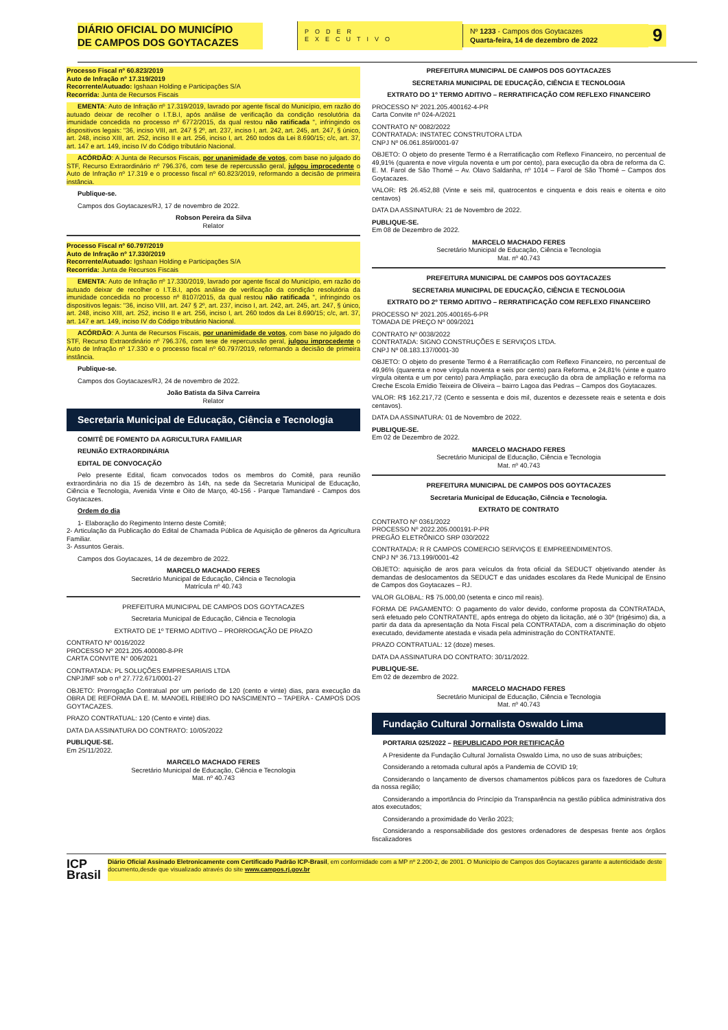DIÁRIO OFICIAL DO MUNICÍPIO
DE CAMPOS DOS GOYTACAZES
PODER EXECUTIVO
Nº 1233 - Campos dos Goytacazes
Quarta-feira, 14 de dezembro de 2022
9
Processo Fiscal nº 60.823/2019
Auto de Infração nº 17.319/2019
Recorrente/Autuado: Igshaan Holding e Participações S/A
Recorrida: Junta de Recursos Fiscais
EMENTA: Auto de Infração nº 17.319/2019, lavrado por agente fiscal do Município, em razão do autuado deixar de recolher o I.T.B.I, após análise de verificação da condição resolutória da imunidade concedida no processo nº 6772/2015, da qual restou não ratificada ", infringindo os dispositivos legais: "36, inciso VIII, art. 247 § 2º, art. 237, inciso I, art. 242, art. 245, art. 247, § único, art. 248, inciso XIII, art. 252, inciso II e art. 256, inciso I, art. 260 todos da Lei 8.690/15; c/c, art. 37, art. 147 e art. 149, inciso IV do Código tributário Nacional.
ACÓRDÃO: A Junta de Recursos Fiscais, por unanimidade de votos, com base no julgado do STF, Recurso Extraordinário nº 796.376, com tese de repercussão geral, julgou improcedente o Auto de Infração nº 17.319 e o processo fiscal nº 60.823/2019, reformando a decisão de primeira instância.
Publique-se.
Campos dos Goytacazes/RJ, 17 de novembro de 2022.
Robson Pereira da Silva
Relator
Processo Fiscal nº 60.797/2019
Auto de Infração nº 17.330/2019
Recorrente/Autuado: Igshaan Holding e Participações S/A
Recorrida: Junta de Recursos Fiscais
EMENTA: Auto de Infração nº 17.330/2019, lavrado por agente fiscal do Município, em razão do autuado deixar de recolher o I.T.B.I, após análise de verificação da condição resolutória da imunidade concedida no processo nº 8107/2015, da qual restou não ratificada ", infringindo os dispositivos legais: "36, inciso VIII, art. 247 § 2º, art. 237, inciso I, art. 242, art. 245, art. 247, § único, art. 248, inciso XIII, art. 252, inciso II e art. 256, inciso I, art. 260 todos da Lei 8.690/15; c/c, art. 37, art. 147 e art. 149, inciso IV do Código tributário Nacional.
ACÓRDÃO: A Junta de Recursos Fiscais, por unanimidade de votos, com base no julgado do STF, Recurso Extraordinário nº 796.376, com tese de repercussão geral, julgou improcedente o Auto de Infração nº 17.330 e o processo fiscal nº 60.797/2019, reformando a decisão de primeira instância.
Publique-se.
Campos dos Goytacazes/RJ, 24 de novembro de 2022.
João Batista da Silva Carreira
Relator
Secretaria Municipal de Educação, Ciência e Tecnologia
COMITÊ DE FOMENTO DA AGRICULTURA FAMILIAR
REUNIÃO EXTRAORDINÁRIA
EDITAL DE CONVOCAÇÃO
Pelo presente Edital, ficam convocados todos os membros do Comitê, para reunião extraordinária no dia 15 de dezembro às 14h, na sede da Secretaria Municipal de Educação, Ciência e Tecnologia, Avenida Vinte e Oito de Março, 40-156 - Parque Tamandaré - Campos dos Goytacazes.
Ordem do dia
1- Elaboração do Regimento Interno deste Comitê;
2- Articulação da Publicação do Edital de Chamada Pública de Aquisição de gêneros da Agricultura Familiar.
3- Assuntos Gerais.
Campos dos Goytacazes, 14 de dezembro de 2022.
MARCELO MACHADO FERES
Secretário Municipal de Educação, Ciência e Tecnologia
Matrícula nº 40.743
PREFEITURA MUNICIPAL DE CAMPOS DOS GOYTACAZES
Secretaria Municipal de Educação, Ciência e Tecnologia
EXTRATO DE 1º TERMO ADITIVO – PRORROGAÇÃO DE PRAZO
CONTRATO Nº 0016/2022
PROCESSO Nº 2021.205.400080-8-PR
CARTA CONVITE N° 006/2021
CONTRATADA: PL SOLUÇÕES EMPRESARIAIS LTDA
CNPJ/MF sob o nº 27.772.671/0001-27
OBJETO: Prorrogação Contratual por um período de 120 (cento e vinte) dias, para execução da OBRA DE REFORMA DA E. M. MANOEL RIBEIRO DO NASCIMENTO – TAPERA - CAMPOS DOS GOYTACAZES.
PRAZO CONTRATUAL: 120 (Cento e vinte) dias.
DATA DA ASSINATURA DO CONTRATO: 10/05/2022
PUBLIQUE-SE.
Em 25/11/2022.
MARCELO MACHADO FERES
Secretário Municipal de Educação, Ciência e Tecnologia
Mat. nº 40.743
PREFEITURA MUNICIPAL DE CAMPOS DOS GOYTACAZES
SECRETARIA MUNICIPAL DE EDUCAÇÃO, CIÊNCIA E TECNOLOGIA
EXTRATO DO 1º TERMO ADITIVO – RERRATIFICAÇÃO COM REFLEXO FINANCEIRO
PROCESSO Nº 2021.205.400162-4-PR
Carta Convite nº 024-A/2021
CONTRATO Nº 0082/2022
CONTRATADA: INSTATEC CONSTRUTORA LTDA
CNPJ Nº 06.061.859/0001-97
OBJETO: O objeto do presente Termo é a Rerratificação com Reflexo Financeiro, no percentual de 49,91% (quarenta e nove vírgula noventa e um por cento), para execução da obra de reforma da C. E. M. Farol de São Thomé – Av. Olavo Saldanha, nº 1014 – Farol de São Thomé – Campos dos Goytacazes.
VALOR: R$ 26.452,88 (Vinte e seis mil, quatrocentos e cinquenta e dois reais e oitenta e oito centavos)
DATA DA ASSINATURA: 21 de Novembro de 2022.
PUBLIQUE-SE.
Em 08 de Dezembro de 2022.
MARCELO MACHADO FERES
Secretário Municipal de Educação, Ciência e Tecnologia
Mat. nº 40.743
PREFEITURA MUNICIPAL DE CAMPOS DOS GOYTACAZES
SECRETARIA MUNICIPAL DE EDUCAÇÃO, CIÊNCIA E TECNOLOGIA
EXTRATO DO 2º TERMO ADITIVO – RERRATIFICAÇÃO COM REFLEXO FINANCEIRO
PROCESSO Nº 2021.205.400165-6-PR
TOMADA DE PREÇO Nº 009/2021
CONTRATO Nº 0038/2022
CONTRATADA: SIGNO CONSTRUÇÕES E SERVIÇOS LTDA.
CNPJ Nº 08.183.137/0001-30
OBJETO: O objeto do presente Termo é a Rerratificação com Reflexo Financeiro, no percentual de 49,96% (quarenta e nove vírgula noventa e seis por cento) para Reforma, e 24,81% (vinte e quatro vírgula oitenta e um por cento) para Ampliação, para execução da obra de ampliação e reforma na Creche Escola Emídio Teixeira de Oliveira – bairro Lagoa das Pedras – Campos dos Goytacazes.
VALOR: R$ 162.217,72 (Cento e sessenta e dois mil, duzentos e dezessete reais e setenta e dois centavos).
DATA DA ASSINATURA: 01 de Novembro de 2022.
PUBLIQUE-SE.
Em 02 de Dezembro de 2022.
MARCELO MACHADO FERES
Secretário Municipal de Educação, Ciência e Tecnologia
Mat. nº 40.743
PREFEITURA MUNICIPAL DE CAMPOS DOS GOYTACAZES
Secretaria Municipal de Educação, Ciência e Tecnologia.
EXTRATO DE CONTRATO
CONTRATO Nº 0361/2022
PROCESSO Nº 2022.205.000191-P-PR
PREGÃO ELETRÔNICO SRP 030/2022
CONTRATADA: R R CAMPOS COMERCIO SERVIÇOS E EMPREENDIMENTOS.
CNPJ Nº 36.713.199/0001-42
OBJETO: aquisição de aros para veículos da frota oficial da SEDUCT objetivando atender às demandas de deslocamentos da SEDUCT e das unidades escolares da Rede Municipal de Ensino de Campos dos Goytacazes – RJ.
VALOR GLOBAL: R$ 75.000,00 (setenta e cinco mil reais).
FORMA DE PAGAMENTO: O pagamento do valor devido, conforme proposta da CONTRATADA, será efetuado pelo CONTRATANTE, após entrega do objeto da licitação, até o 30º (trigésimo) dia, a partir da data da apresentação da Nota Fiscal pela CONTRATADA, com a discriminação do objeto executado, devidamente atestada e visada pela administração do CONTRATANTE.
PRAZO CONTRATUAL: 12 (doze) meses.
DATA DA ASSINATURA DO CONTRATO: 30/11/2022.
PUBLIQUE-SE.
Em 02 de dezembro de 2022.
MARCELO MACHADO FERES
Secretário Municipal de Educação, Ciência e Tecnologia
Mat. nº 40.743
Fundação Cultural Jornalista Oswaldo Lima
PORTARIA 025/2022 – REPUBLICADO POR RETIFICAÇÃO
A Presidente da Fundação Cultural Jornalista Oswaldo Lima, no uso de suas atribuições;
Considerando a retomada cultural após a Pandemia de COVID 19;
Considerando o lançamento de diversos chamamentos públicos para os fazedores de Cultura da nossa região;
Considerando a importância do Princípio da Transparência na gestão pública administrativa dos atos executados;
Considerando a proximidade do Verão 2023;
Considerando a responsabilidade dos gestores ordenadores de despesas frente aos órgãos fiscalizadores
ICP
Brasil
Diário Oficial Assinado Eletronicamente com Certificado Padrão ICP-Brasil, em conformidade com a MP nº 2.200-2, de 2001. O Município de Campos dos Goytacazes garante a autenticidade deste documento,desde que visualizado através do site www.campos.rj.gov.br